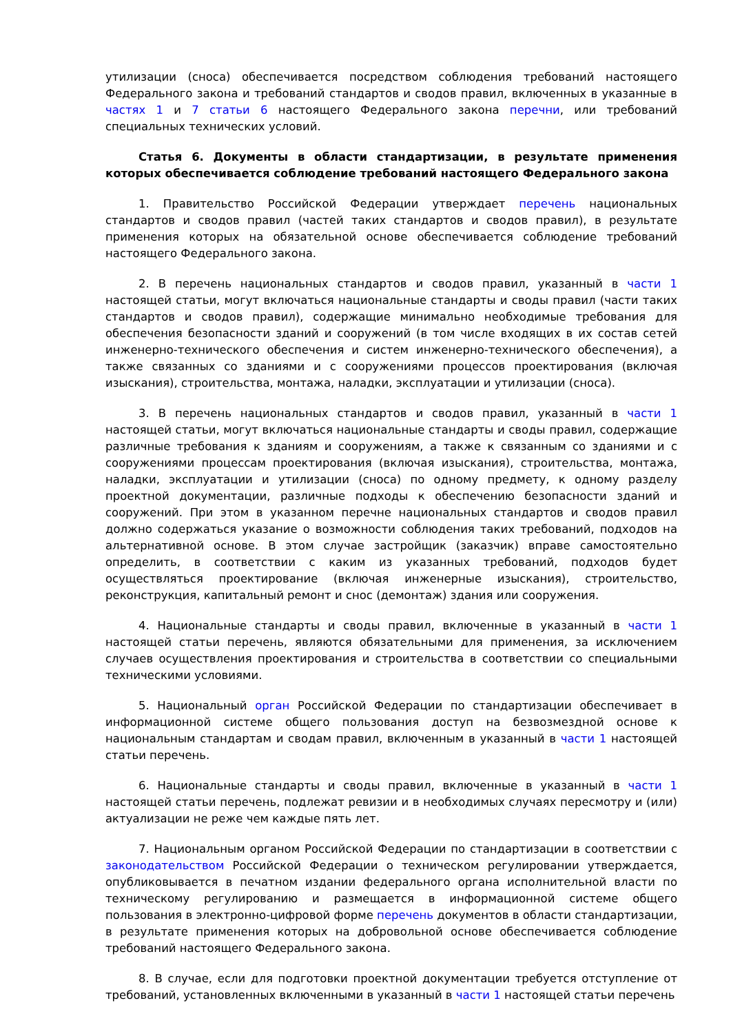утилизации (сноса) обеспечивается посредством соблюдения требований настоящего Федерального закона и требований стандартов и сводов правил, включенных в указанные в частях 1 и 7 статьи 6 настоящего Федерального закона перечни, или требований специальных технических условий.
Статья 6. Документы в области стандартизации, в результате применения которых обеспечивается соблюдение требований настоящего Федерального закона
1. Правительство Российской Федерации утверждает перечень национальных стандартов и сводов правил (частей таких стандартов и сводов правил), в результате применения которых на обязательной основе обеспечивается соблюдение требований настоящего Федерального закона.
2. В перечень национальных стандартов и сводов правил, указанный в части 1 настоящей статьи, могут включаться национальные стандарты и своды правил (части таких стандартов и сводов правил), содержащие минимально необходимые требования для обеспечения безопасности зданий и сооружений (в том числе входящих в их состав сетей инженерно-технического обеспечения и систем инженерно-технического обеспечения), а также связанных со зданиями и с сооружениями процессов проектирования (включая изыскания), строительства, монтажа, наладки, эксплуатации и утилизации (сноса).
3. В перечень национальных стандартов и сводов правил, указанный в части 1 настоящей статьи, могут включаться национальные стандарты и своды правил, содержащие различные требования к зданиям и сооружениям, а также к связанным со зданиями и с сооружениями процессам проектирования (включая изыскания), строительства, монтажа, наладки, эксплуатации и утилизации (сноса) по одному предмету, к одному разделу проектной документации, различные подходы к обеспечению безопасности зданий и сооружений. При этом в указанном перечне национальных стандартов и сводов правил должно содержаться указание о возможности соблюдения таких требований, подходов на альтернативной основе. В этом случае застройщик (заказчик) вправе самостоятельно определить, в соответствии с каким из указанных требований, подходов будет осуществляться проектирование (включая инженерные изыскания), строительство, реконструкция, капитальный ремонт и снос (демонтаж) здания или сооружения.
4. Национальные стандарты и своды правил, включенные в указанный в части 1 настоящей статьи перечень, являются обязательными для применения, за исключением случаев осуществления проектирования и строительства в соответствии со специальными техническими условиями.
5. Национальный орган Российской Федерации по стандартизации обеспечивает в информационной системе общего пользования доступ на безвозмездной основе к национальным стандартам и сводам правил, включенным в указанный в части 1 настоящей статьи перечень.
6. Национальные стандарты и своды правил, включенные в указанный в части 1 настоящей статьи перечень, подлежат ревизии и в необходимых случаях пересмотру и (или) актуализации не реже чем каждые пять лет.
7. Национальным органом Российской Федерации по стандартизации в соответствии с законодательством Российской Федерации о техническом регулировании утверждается, опубликовывается в печатном издании федерального органа исполнительной власти по техническому регулированию и размещается в информационной системе общего пользования в электронно-цифровой форме перечень документов в области стандартизации, в результате применения которых на добровольной основе обеспечивается соблюдение требований настоящего Федерального закона.
8. В случае, если для подготовки проектной документации требуется отступление от требований, установленных включенными в указанный в части 1 настоящей статьи перечень